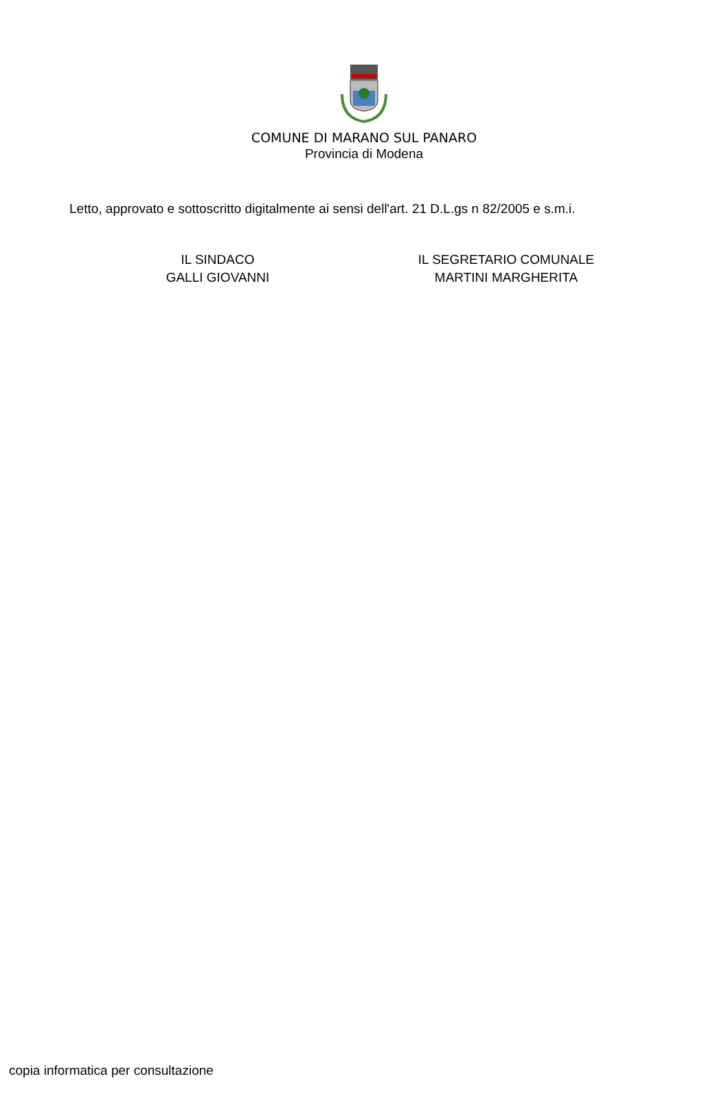COMUNE DI MARANO SUL PANARO
Provincia di Modena
Letto, approvato e sottoscritto digitalmente ai sensi dell'art. 21 D.L.gs n 82/2005 e s.m.i.
IL SINDACO
GALLI GIOVANNI
IL SEGRETARIO COMUNALE
MARTINI MARGHERITA
copia informatica per consultazione